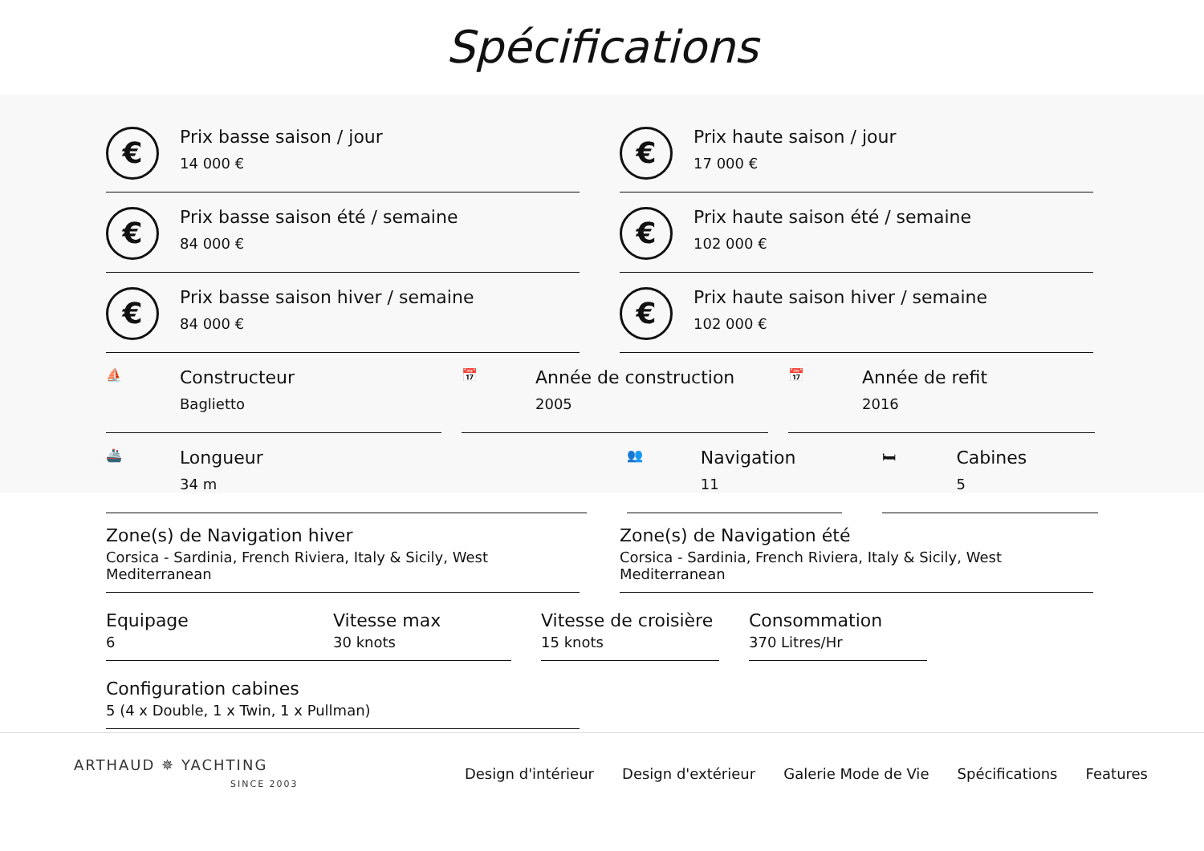Spécifications
€
Prix basse saison / jour
14 000 €
€
Prix haute saison / jour
17 000 €
€
Prix basse saison été / semaine
84 000 €
€
Prix haute saison été / semaine
102 000 €
€
Prix basse saison hiver / semaine
84 000 €
€
Prix haute saison hiver / semaine
102 000 €
⛵
Constructeur
Baglietto
📅
Année de construction
2005
📅
Année de refit
2016
🚢
Longueur
34 m
👥
Navigation
11
🛏
Cabines
5
Zone(s) de Navigation hiver
Corsica - Sardinia, French Riviera, Italy & Sicily, West Mediterranean
Zone(s) de Navigation été
Corsica - Sardinia, French Riviera, Italy & Sicily, West Mediterranean
Equipage
6
Vitesse max
30 knots
Vitesse de croisière
15 knots
Consommation
370 Litres/Hr
Configuration cabines
5 (4 x Double, 1 x Twin, 1 x Pullman)
ARTHAUD ✵ YACHTING
SINCE 2003
Design d'intérieur Design d'extérieur Galerie Mode de Vie Spécifications Features